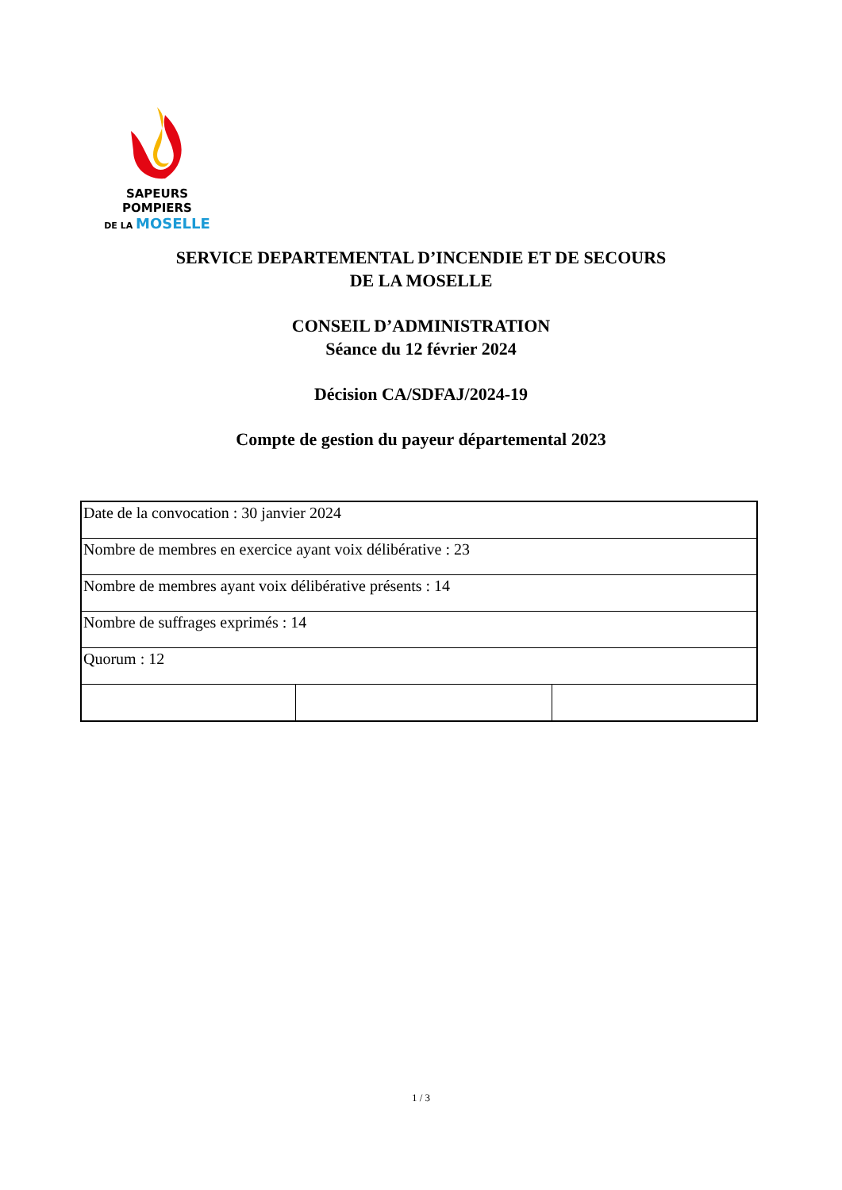SAPEURS POMPIERS
DE LA MOSELLE
SERVICE DEPARTEMENTAL D’INCENDIE ET DE SECOURS
DE LA MOSELLE
CONSEIL D’ADMINISTRATION
Séance du 12 février 2024
Décision CA/SDFAJ/2024-19
Compte de gestion du payeur départemental 2023
| Date de la convocation : 30 janvier 2024 | | |
| Nombre de membres en exercice ayant voix délibérative : 23 | | |
| Nombre de membres ayant voix délibérative présents : 14 | | |
| Nombre de suffrages exprimés : 14 | | |
| Quorum : 12 | | |
1 / 3